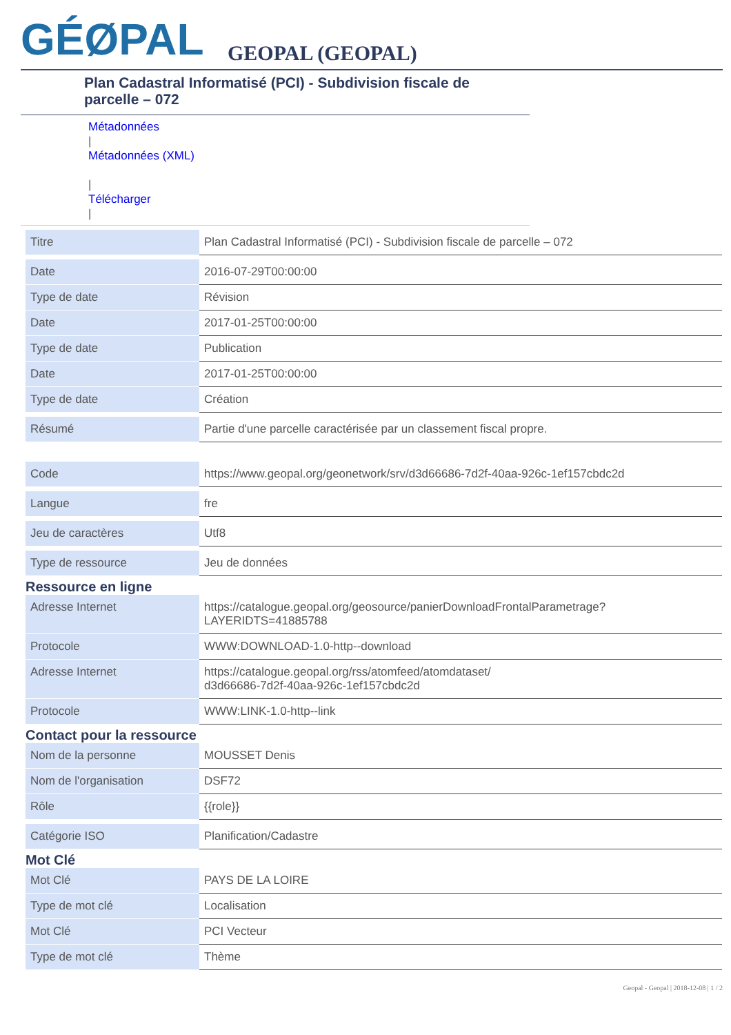GÉØPAL
GEOPAL (GEOPAL)
Plan Cadastral Informatisé (PCI) - Subdivision fiscale de parcelle – 072
Métadonnées
|
Métadonnées (XML)
|
Télécharger
|
| Titre | Plan Cadastral Informatisé (PCI) - Subdivision fiscale de parcelle – 072 |
| Date | 2016-07-29T00:00:00 |
| Type de date | Révision |
| Date | 2017-01-25T00:00:00 |
| Type de date | Publication |
| Date | 2017-01-25T00:00:00 |
| Type de date | Création |
| Résumé | Partie d'une parcelle caractérisée par un classement fiscal propre. |
| Code | https://www.geopal.org/geonetwork/srv/d3d66686-7d2f-40aa-926c-1ef157cbdc2d |
| Langue | fre |
| Jeu de caractères | Utf8 |
| Type de ressource | Jeu de données |
Ressource en ligne
| Adresse Internet | https://catalogue.geopal.org/geosource/panierDownloadFrontalParametrage? LAYERIDTS=41885788 |
| Protocole | WWW:DOWNLOAD-1.0-http--download |
| Adresse Internet | https://catalogue.geopal.org/rss/atomfeed/atomdataset/ d3d66686-7d2f-40aa-926c-1ef157cbdc2d |
| Protocole | WWW:LINK-1.0-http--link |
Contact pour la ressource
| Nom de la personne | MOUSSET Denis |
| Nom de l'organisation | DSF72 |
| Rôle | {{role}} |
| Catégorie ISO | Planification/Cadastre |
Mot Clé
| Mot Clé | PAYS DE LA LOIRE |
| Type de mot clé | Localisation |
| Mot Clé | PCI Vecteur |
| Type de mot clé | Thème |
Geopal - Geopal | 2018-12-08 | 1 / 2